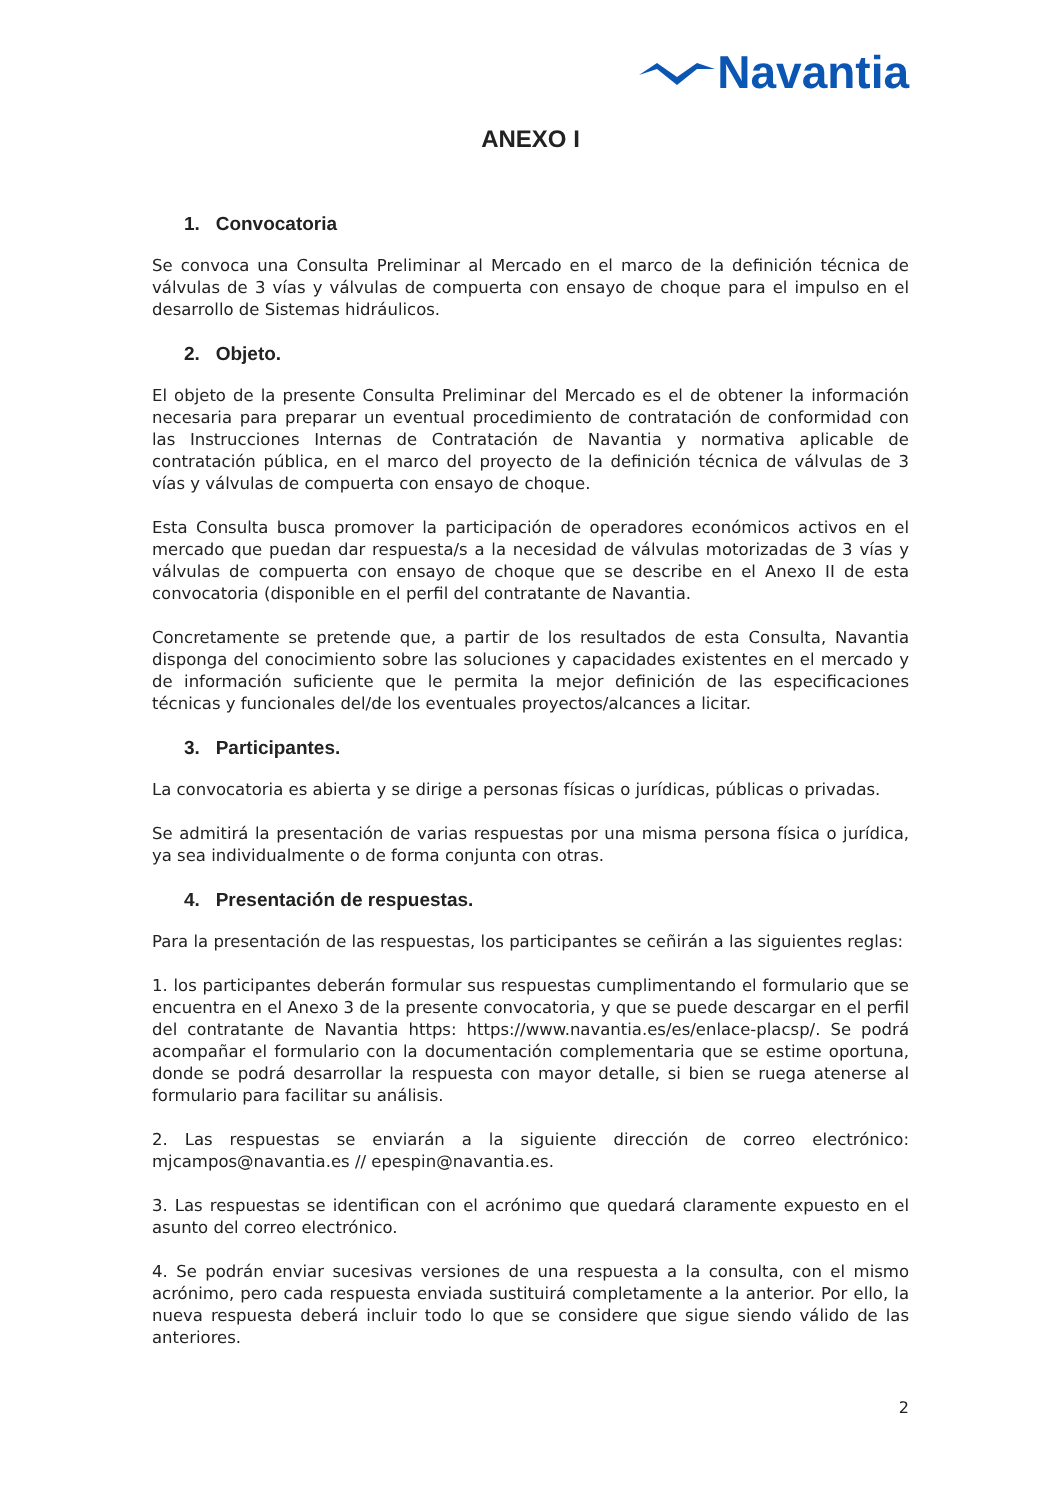Navantia
ANEXO I
1. Convocatoria
Se convoca una Consulta Preliminar al Mercado en el marco de la definición técnica de válvulas de 3 vías y válvulas de compuerta con ensayo de choque para el impulso en el desarrollo de Sistemas hidráulicos.
2. Objeto.
El objeto de la presente Consulta Preliminar del Mercado es el de obtener la información necesaria para preparar un eventual procedimiento de contratación de conformidad con las Instrucciones Internas de Contratación de Navantia y normativa aplicable de contratación pública, en el marco del proyecto de la definición técnica de válvulas de 3 vías y válvulas de compuerta con ensayo de choque.
Esta Consulta busca promover la participación de operadores económicos activos en el mercado que puedan dar respuesta/s a la necesidad de válvulas motorizadas de 3 vías y válvulas de compuerta con ensayo de choque que se describe en el Anexo II de esta convocatoria (disponible en el perfil del contratante de Navantia.
Concretamente se pretende que, a partir de los resultados de esta Consulta, Navantia disponga del conocimiento sobre las soluciones y capacidades existentes en el mercado y de información suficiente que le permita la mejor definición de las especificaciones técnicas y funcionales del/de los eventuales proyectos/alcances a licitar.
3. Participantes.
La convocatoria es abierta y se dirige a personas físicas o jurídicas, públicas o privadas.
Se admitirá la presentación de varias respuestas por una misma persona física o jurídica, ya sea individualmente o de forma conjunta con otras.
4. Presentación de respuestas.
Para la presentación de las respuestas, los participantes se ceñirán a las siguientes reglas:
1. los participantes deberán formular sus respuestas cumplimentando el formulario que se encuentra en el Anexo 3 de la presente convocatoria, y que se puede descargar en el perfil del contratante de Navantia https: https://www.navantia.es/es/enlace-placsp/. Se podrá acompañar el formulario con la documentación complementaria que se estime oportuna, donde se podrá desarrollar la respuesta con mayor detalle, si bien se ruega atenerse al formulario para facilitar su análisis.
2. Las respuestas se enviarán a la siguiente dirección de correo electrónico: mjcampos@navantia.es // epespin@navantia.es.
3. Las respuestas se identifican con el acrónimo que quedará claramente expuesto en el asunto del correo electrónico.
4. Se podrán enviar sucesivas versiones de una respuesta a la consulta, con el mismo acrónimo, pero cada respuesta enviada sustituirá completamente a la anterior. Por ello, la nueva respuesta deberá incluir todo lo que se considere que sigue siendo válido de las anteriores.
2